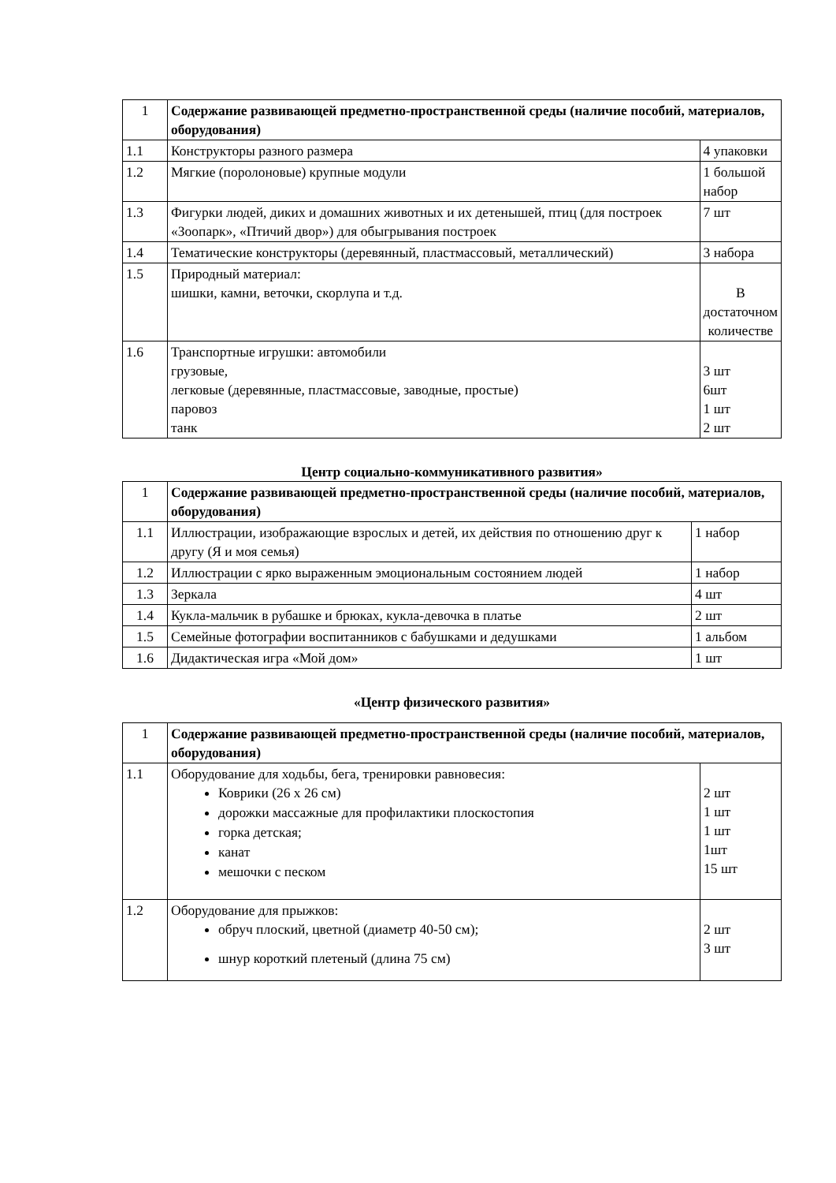| 1 | Содержание развивающей предметно-пространственной среды (наличие пособий, материалов, оборудования) | |
| 1.1 | Конструкторы разного размера | 4 упаковки |
| 1.2 | Мягкие (поролоновые) крупные модули | 1 большой набор |
| 1.3 | Фигурки людей, диких и домашних животных и их детенышей, птиц (для построек «Зоопарк», «Птичий двор») для обыгрывания построек | 7 шт |
| 1.4 | Тематические конструкторы (деревянный, пластмассовый, металлический) | 3 набора |
| 1.5 | Природный материал: шишки, камни, веточки, скорлупа и т.д. | В достаточном количестве |
| 1.6 | Транспортные игрушки: автомобили грузовые, легковые (деревянные, пластмассовые, заводные, простые) паровоз танк | 3 шт 6шт 1 шт 2 шт |
Центр социально-коммуникативного развития»
| 1 | Содержание развивающей предметно-пространственной среды (наличие пособий, материалов, оборудования) | |
| 1.1 | Иллюстрации, изображающие взрослых и детей, их действия по отношению друг к другу (Я и моя семья) | 1 набор |
| 1.2 | Иллюстрации с ярко выраженным эмоциональным состоянием людей | 1 набор |
| 1.3 | Зеркала | 4 шт |
| 1.4 | Кукла-мальчик в рубашке и брюках, кукла-девочка в платье | 2 шт |
| 1.5 | Семейные фотографии воспитанников с бабушками и дедушками | 1 альбом |
| 1.6 | Дидактическая игра «Мой дом» | 1 шт |
«Центр физического развития»
| 1 | Содержание развивающей предметно-пространственной среды (наличие пособий, материалов, оборудования) | |
| 1.1 | Оборудование для ходьбы, бега, тренировки равновесия: Коврики (26 х 26 см) дорожки массажные для профилактики плоскостопия горка детская; канат мешочки с песком | 2 шт 1 шт 1 шт 1шт 15 шт |
| 1.2 | Оборудование для прыжков: обруч плоский, цветной (диаметр 40-50 см); шнур короткий плетеный (длина 75 см) | 2 шт 3 шт |